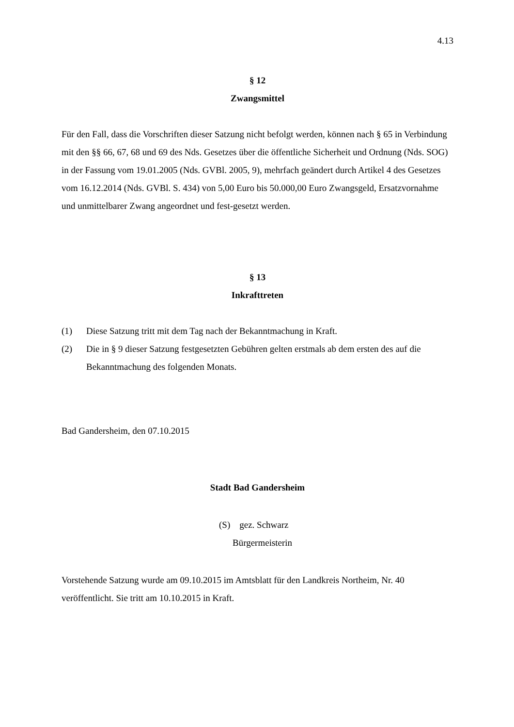4.13
§ 12
Zwangsmittel
Für den Fall, dass die Vorschriften dieser Satzung nicht befolgt werden, können nach § 65 in Verbindung mit den §§ 66, 67, 68 und 69 des Nds. Gesetzes über die öffentliche Sicherheit und Ordnung (Nds. SOG) in der Fassung vom 19.01.2005 (Nds. GVBl. 2005, 9), mehrfach geändert durch Artikel 4 des Gesetzes vom 16.12.2014 (Nds. GVBl. S. 434) von 5,00 Euro bis 50.000,00 Euro Zwangsgeld, Ersatzvornahme und unmittelbarer Zwang angeordnet und fest-gesetzt werden.
§ 13
Inkrafttreten
(1) Diese Satzung tritt mit dem Tag nach der Bekanntmachung in Kraft.
(2) Die in § 9 dieser Satzung festgesetzten Gebühren gelten erstmals ab dem ersten des auf die Bekanntmachung des folgenden Monats.
Bad Gandersheim, den 07.10.2015
Stadt Bad Gandersheim
(S) gez. Schwarz
Bürgermeisterin
Vorstehende Satzung wurde am 09.10.2015 im Amtsblatt für den Landkreis Northeim, Nr. 40 veröffentlicht. Sie tritt am 10.10.2015 in Kraft.